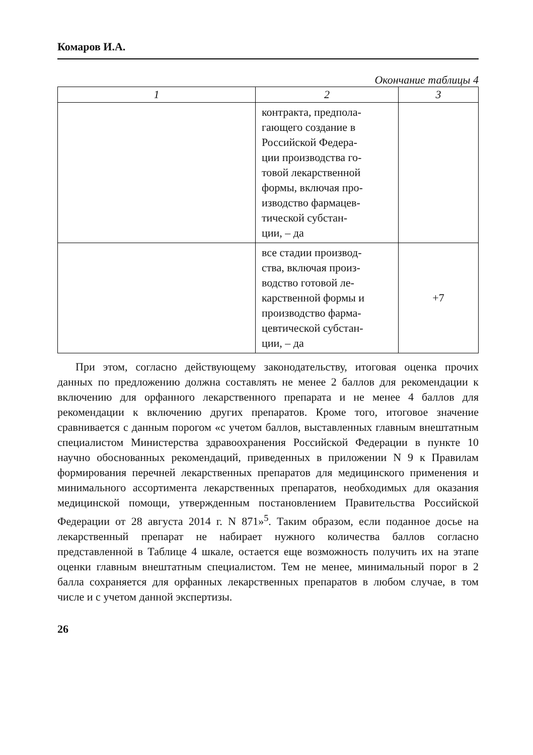Комаров И.А.
Окончание таблицы 4
| 1 | 2 | 3 |
| --- | --- | --- |
| | контракта, предпола- гающего создание в Российской Федера- ции производства го- товой лекарственной формы, включая про- изводство фармацев- тической субстан- ции, – да | |
| | все стадии производ- ства, включая произ- водство готовой ле- карственной формы и производство фарма- цевтической субстан- ции, – да | +7 |
При этом, согласно действующему законодательству, итоговая оценка прочих данных по предложению должна составлять не менее 2 баллов для рекомендации к включению для орфанного лекарственного препарата и не менее 4 баллов для рекомендации к включению других препаратов. Кроме того, итоговое значение сравнивается с данным порогом «с учетом баллов, выставленных главным внештатным специалистом Министерства здравоохранения Российской Федерации в пункте 10 научно обоснованных рекомендаций, приведенных в приложении N 9 к Правилам формирования перечней лекарственных препаратов для медицинского применения и минимального ассортимента лекарственных препаратов, необходимых для оказания медицинской помощи, утвержденным постановлением Правительства Российской Федерации от 28 августа 2014 г. N 871»<sup>5</sup>. Таким образом, если поданное досье на лекарственный препарат не набирает нужного количества баллов согласно представленной в Таблице 4 шкале, остается еще возможность получить их на этапе оценки главным внештатным специалистом. Тем не менее, минимальный порог в 2 балла сохраняется для орфанных лекарственных препаратов в любом случае, в том числе и с учетом данной экспертизы.
26